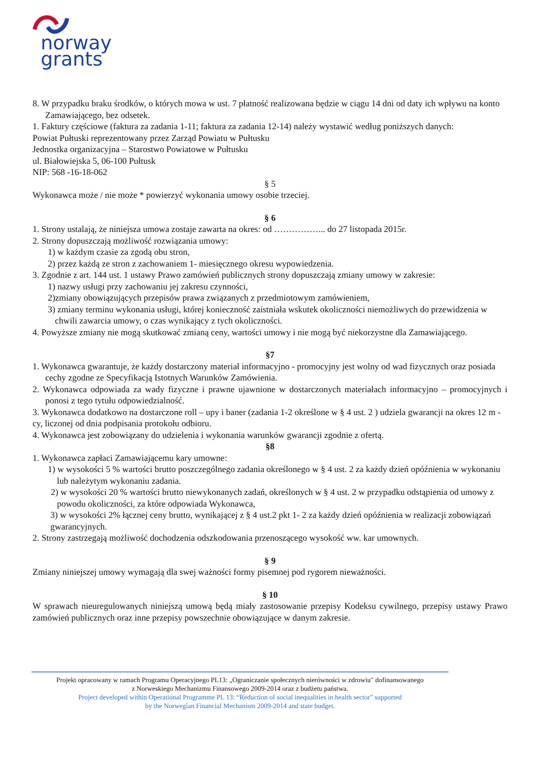norway
grants
8. W przypadku braku środków, o których mowa w ust. 7 płatność realizowana będzie w ciągu 14 dni od daty ich wpływu na konto Zamawiającego, bez odsetek.
1. Faktury częściowe (faktura za zadania 1-11; faktura za zadania 12-14) należy wystawić według poniższych danych:
Powiat Pułtuski reprezentowany przez Zarząd Powiatu w Pułtusku
Jednostka organizacyjna – Starostwo Powiatowe w Pułtusku
ul. Białowiejska 5, 06-100 Pułtusk
NIP: 568 -16-18-062
§ 5
Wykonawca może / nie może * powierzyć wykonania umowy osobie trzeciej.
§ 6
1. Strony ustalają, że niniejsza umowa zostaje zawarta na okres: od ……………... do 27 listopada 2015r.
2. Strony dopuszczają możliwość rozwiązania umowy:
1) w każdym czasie za zgodą obu stron,
2) przez każdą ze stron z zachowaniem 1- miesięcznego okresu wypowiedzenia.
3. Zgodnie z art. 144 ust. 1 ustawy Prawo zamówień publicznych strony dopuszczają zmiany umowy w zakresie:
1) nazwy usługi przy zachowaniu jej zakresu czynności,
2)zmiany obowiązujących przepisów prawa związanych z przedmiotowym zamówieniem,
3) zmiany terminu wykonania usługi, której konieczność zaistniała wskutek okoliczności niemożliwych do przewidzenia w chwili zawarcia umowy, o czas wynikający z tych okoliczności.
4. Powyższe zmiany nie mogą skutkować zmianą ceny, wartości umowy i nie mogą być niekorzystne dla Zamawiającego.
§7
1. Wykonawca gwarantuje, że każdy dostarczony materiał informacyjno - promocyjny jest wolny od wad fizycznych oraz posiada cechy zgodne ze Specyfikacją Istotnych Warunków Zamówienia.
2. Wykonawca odpowiada za wady fizyczne i prawne ujawnione w dostarczonych materiałach informacyjno – promocyjnych i ponosi z tego tytułu odpowiedzialność.
3. Wykonawca dodatkowo na dostarczone roll – upy i baner (zadania 1-2 określone w § 4 ust. 2 ) udziela gwarancji na okres 12 m -cy, liczonej od dnia podpisania protokołu odbioru.
4. Wykonawca jest zobowiązany do udzielenia i wykonania warunków gwarancji zgodnie z ofertą.
§8
1. Wykonawca zapłaci Zamawiającemu kary umowne:
1) w wysokości 5 % wartości brutto poszczególnego zadania określonego w § 4 ust. 2 za każdy dzień opóźnienia w wykonaniu lub należytym wykonaniu zadania.
2) w wysokości 20 % wartości brutto niewykonanych zadań, określonych w § 4 ust. 2 w przypadku odstąpienia od umowy z powodu okoliczności, za które odpowiada Wykonawca,
3) w wysokości 2% łącznej ceny brutto, wynikającej z § 4 ust.2 pkt 1- 2 za każdy dzień opóźnienia w realizacji zobowiązań gwarancyjnych.
2. Strony zastrzegają możliwość dochodzenia odszkodowania przenoszącego wysokość ww. kar umownych.
§ 9
Zmiany niniejszej umowy wymagają dla swej ważności formy pisemnej pod rygorem nieważności.
§ 10
W sprawach nieuregulowanych niniejszą umową będą miały zastosowanie przepisy Kodeksu cywilnego, przepisy ustawy Prawo zamówień publicznych oraz inne przepisy powszechnie obowiązujące w danym zakresie.
Projekt opracowany w ramach Programu Operacyjnego PL13: „Ograniczanie społecznych nierówności w zdrowiu" dofinansowanego
z Norweskiego Mechanizmu Finansowego 2009-2014 oraz z budżetu państwa.
Project developed within Operational Programme PL 13: “Reduction of social inequalities in health sector” supported
by the Norwegian Financial Mechanism 2009-2014 and state budget.